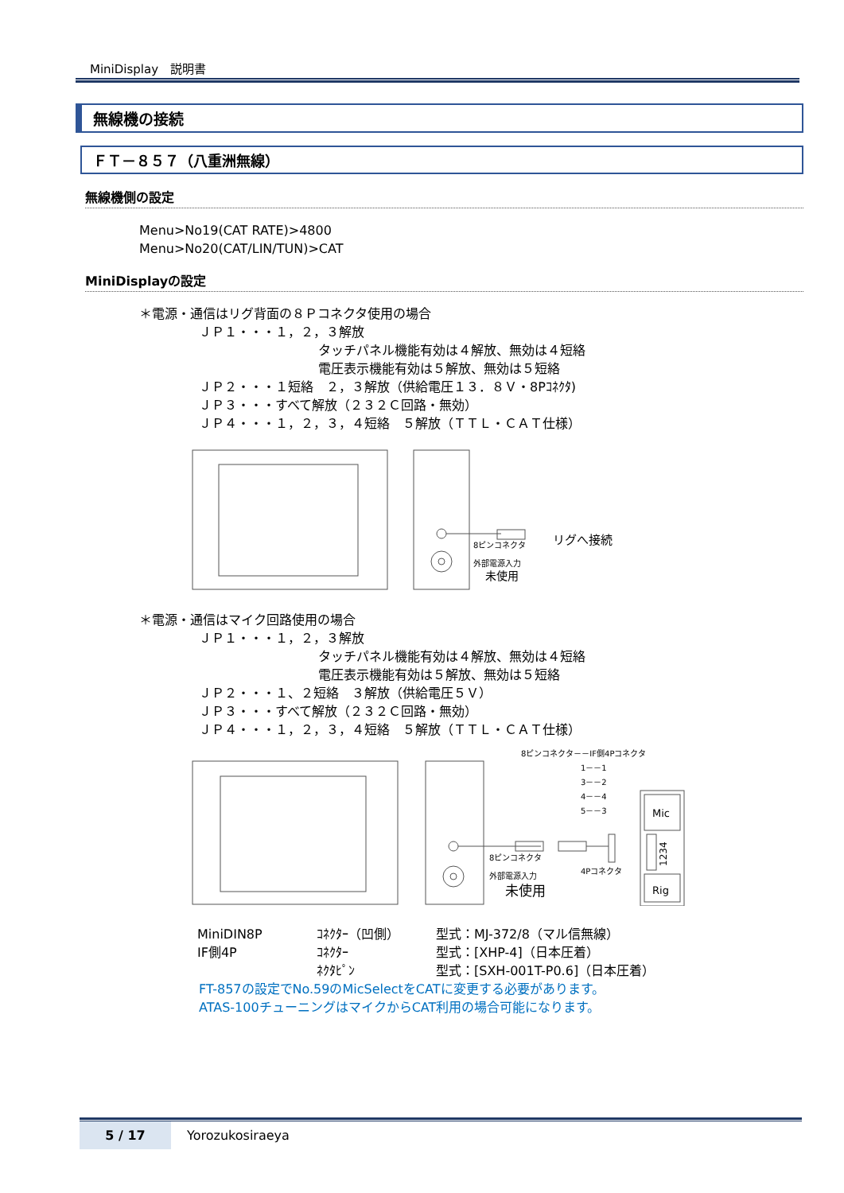MiniDisplay　説明書
無線機の接続
ＦＴ－８５７（八重洲無線）
無線機側の設定
Menu>No19(CAT RATE)>4800
Menu>No20(CAT/LIN/TUN)>CAT
MiniDisplayの設定
＊電源・通信はリグ背面の８Ｐコネクタ使用の場合
ＪＰ１・・・１，２，３解放
タッチパネル機能有効は４解放、無効は４短絡
電圧表示機能有効は５解放、無効は５短絡
ＪＰ２・・・１短絡　２，３解放（供給電圧１３．８Ｖ・8Pｺﾈｸﾀ)
ＪＰ３・・・すべて解放（２３２Ｃ回路・無効）
ＪＰ４・・・１，２，３，４短絡　５解放（ＴＴＬ・ＣＡＴ仕様）
8ピンコネクタ
リグへ接続
外部電源入力
未使用
＊電源・通信はマイク回路使用の場合
ＪＰ１・・・１，２，３解放
タッチパネル機能有効は４解放、無効は４短絡
電圧表示機能有効は５解放、無効は５短絡
ＪＰ２・・・１、２短絡　３解放（供給電圧５Ｖ）
ＪＰ３・・・すべて解放（２３２Ｃ回路・無効）
ＪＰ４・・・１，２，３，４短絡　５解放（ＴＴＬ・ＣＡＴ仕様）
8ピンコネクタ－－IF側4Pコネクタ
1－－1
3－－2
4－－4
5－－3
Mic
1234
Rig
8ピンコネクタ
外部電源入力
未使用
4Pコネクタ
| MiniDIN8P | ｺﾈｸﾀｰ（凹側） | 型式：MJ-372/8（マル信無線） |
| IF側4P | ｺﾈｸﾀｰ | 型式：[XHP-4]（日本圧着） |
| | ﾈｸﾀﾋﾟﾝ | 型式：[SXH-001T-P0.6]（日本圧着） |
FT-857の設定でNo.59のMicSelectをCATに変更する必要があります。
ATAS-100チューニングはマイクからCAT利用の場合可能になります。
5 / 17 Yorozukosiraeya